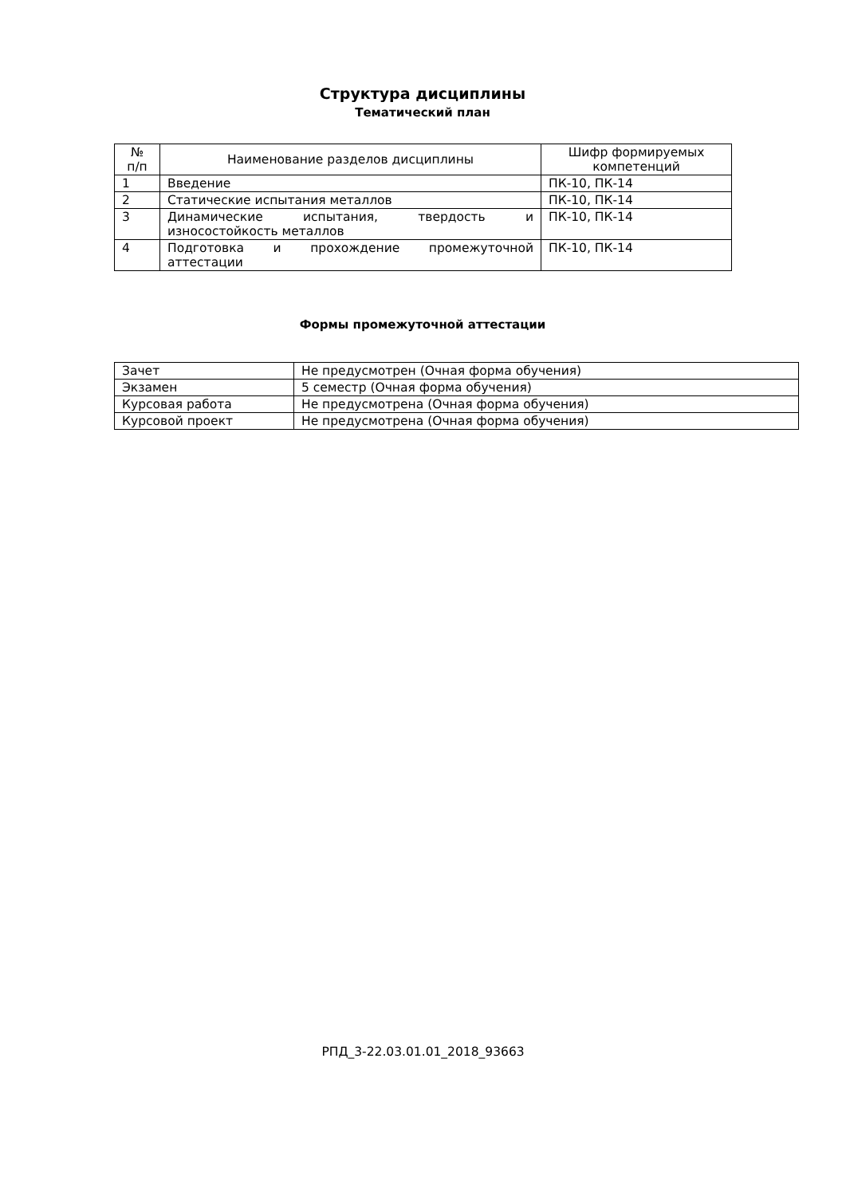Структура дисциплины
Тематический план
| № п/п | Наименование разделов дисциплины | Шифр формируемых компетенций |
| --- | --- | --- |
| 1 | Введение | ПК-10, ПК-14 |
| 2 | Статические испытания металлов | ПК-10, ПК-14 |
| 3 | Динамические испытания, твердость и износостойкость металлов | ПК-10, ПК-14 |
| 4 | Подготовка и прохождение промежуточной аттестации | ПК-10, ПК-14 |
Формы промежуточной аттестации
| Зачет | Не предусмотрен (Очная форма обучения) |
| Экзамен | 5 семестр (Очная форма обучения) |
| Курсовая работа | Не предусмотрена (Очная форма обучения) |
| Курсовой проект | Не предусмотрена (Очная форма обучения) |
РПД_3-22.03.01.01_2018_93663